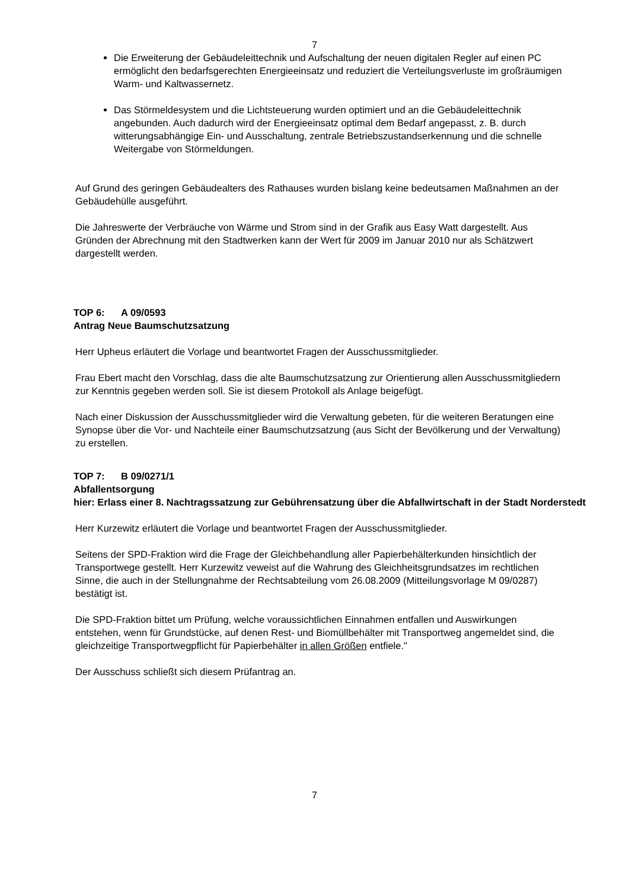7
Die Erweiterung der Gebäudeleittechnik und Aufschaltung der neuen digitalen Regler auf einen PC ermöglicht den bedarfsgerechten Energieeinsatz und reduziert die Verteilungsverluste im großräumigen Warm- und Kaltwassernetz.
Das Störmeldesystem und die Lichtsteuerung wurden optimiert und an die Gebäude­leittechnik angebunden. Auch dadurch wird der Energieeinsatz optimal dem Bedarf angepasst, z. B. durch witterungsabhängige Ein- und Ausschaltung, zentrale Betriebszustandserkennung und die schnelle Weitergabe von Störmeldungen.
Auf Grund des geringen Gebäudealters des Rathauses wurden bislang keine bedeutsamen Maßnahmen an der Gebäudehülle ausgeführt.
Die Jahreswerte der Verbräuche von Wärme und Strom sind in der Grafik aus Easy Watt dargestellt. Aus Gründen der Abrechnung mit den Stadtwerken kann der Wert für 2009 im Januar 2010 nur als Schätzwert dargestellt werden.
TOP 6: A 09/0593
Antrag Neue Baumschutzsatzung
Herr Upheus erläutert die Vorlage und beantwortet Fragen der Ausschussmitglieder.
Frau Ebert macht den Vorschlag, dass die alte Baumschutzsatzung zur Orientierung allen Ausschussmitgliedern zur Kenntnis gegeben werden soll. Sie ist diesem Protokoll als Anlage beigefügt.
Nach einer Diskussion der Ausschussmitglieder wird die Verwaltung gebeten, für die weiteren Beratungen eine Synopse über die Vor- und Nachteile einer Baumschutzsatzung (aus Sicht der Bevölkerung und der Verwaltung) zu erstellen.
TOP 7: B 09/0271/1
Abfallentsorgung
hier: Erlass einer 8. Nachtragssatzung zur Gebührensatzung über die Abfallwirtschaft in der Stadt Norderstedt
Herr Kurzewitz erläutert die Vorlage und beantwortet Fragen der Ausschussmitglieder.
Seitens der SPD-Fraktion wird die Frage der Gleichbehandlung aller Papierbehälterkunden hinsichtlich der Transportwege gestellt. Herr Kurzewitz veweist auf die Wahrung des Gleichheitsgrundsatzes im rechtlichen Sinne, die auch in der Stellungnahme der Rechtsabteilung vom 26.08.2009 (Mitteilungsvorlage M 09/0287) bestätigt ist.
Die SPD-Fraktion bittet um Prüfung, welche voraussichtlichen Einnahmen entfallen und Auswirkungen entstehen, wenn für Grundstücke, auf denen Rest- und Biomüllbehälter mit Transportweg angemeldet sind, die gleichzeitige Transportwegpflicht für Papierbehälter in allen Größen entfiele."
Der Ausschuss schließt sich diesem Prüfantrag an.
7